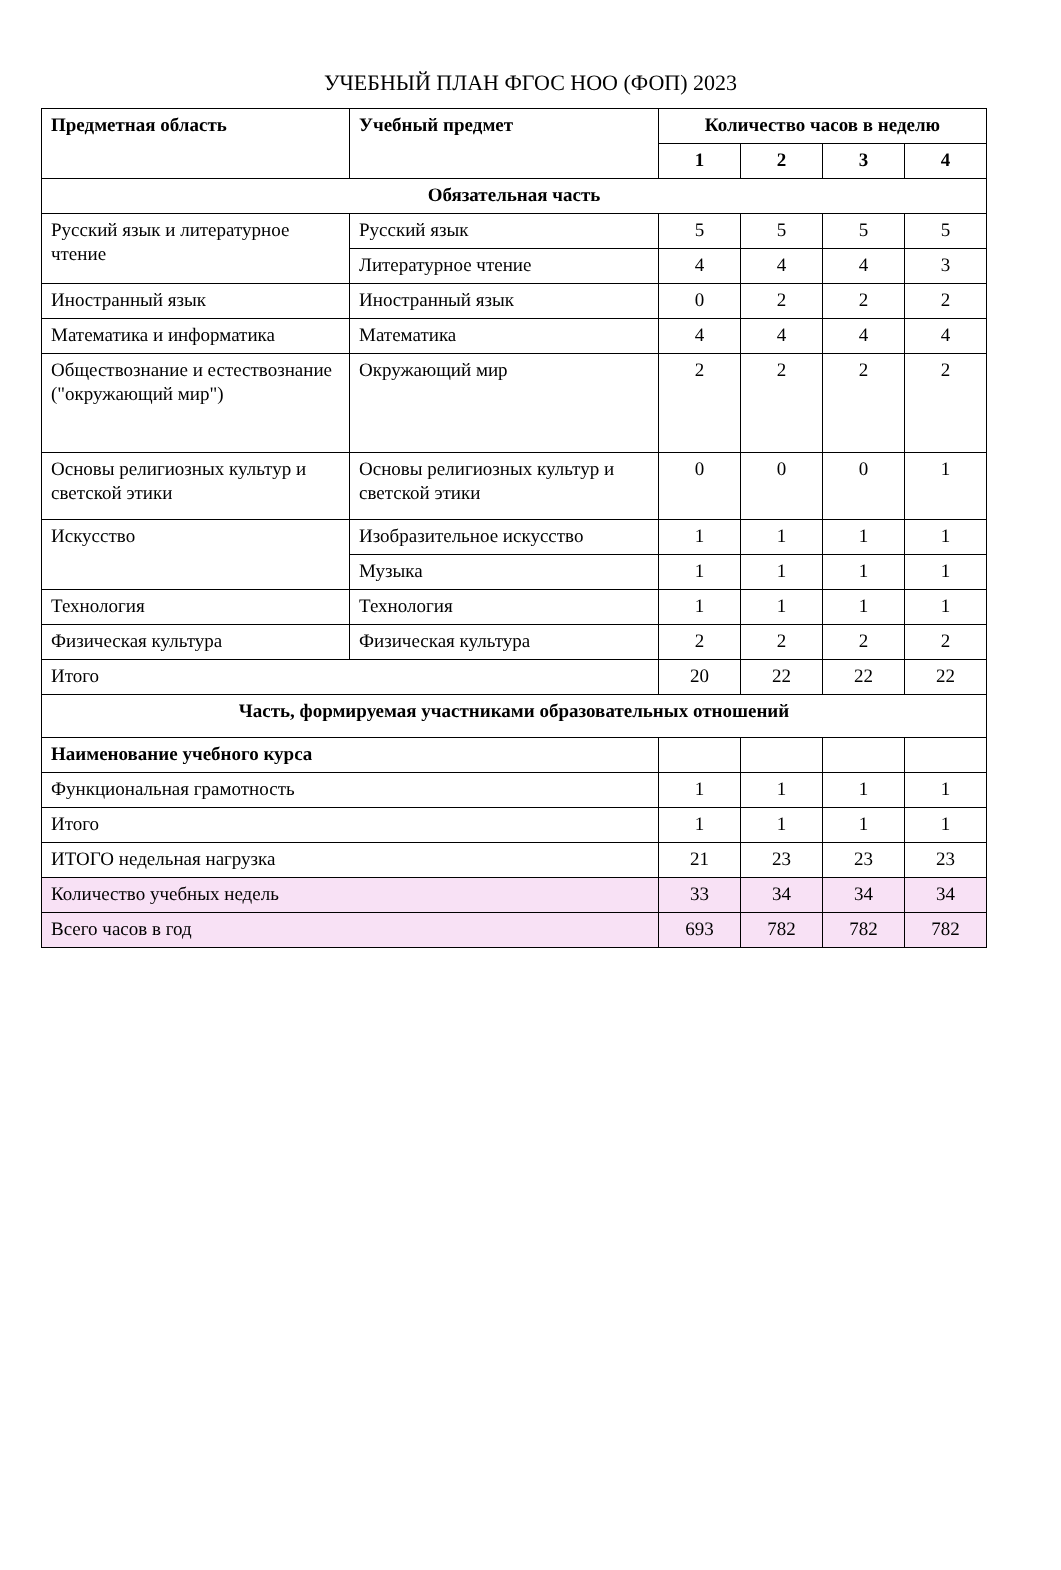УЧЕБНЫЙ ПЛАН ФГОС НОО (ФОП) 2023
| Предметная область | Учебный предмет | Количество часов в неделю | | | |
| --- | --- | --- | --- | --- | --- |
| | | 1 | 2 | 3 | 4 |
| Обязательная часть | | | | | |
| Русский язык и литературное чтение | Русский язык | 5 | 5 | 5 | 5 |
| | Литературное чтение | 4 | 4 | 4 | 3 |
| Иностранный язык | Иностранный язык | 0 | 2 | 2 | 2 |
| Математика и информатика | Математика | 4 | 4 | 4 | 4 |
| Обществознание и естествознание ("окружающий мир") | Окружающий мир | 2 | 2 | 2 | 2 |
| Основы религиозных культур и светской этики | Основы религиозных культур и светской этики | 0 | 0 | 0 | 1 |
| Искусство | Изобразительное искусство | 1 | 1 | 1 | 1 |
| | Музыка | 1 | 1 | 1 | 1 |
| Технология | Технология | 1 | 1 | 1 | 1 |
| Физическая культура | Физическая культура | 2 | 2 | 2 | 2 |
| Итого | | 20 | 22 | 22 | 22 |
| Часть, формируемая участниками образовательных отношений | | | | | |
| Наименование учебного курса | | | | | |
| Функциональная грамотность | | 1 | 1 | 1 | 1 |
| Итого | | 1 | 1 | 1 | 1 |
| ИТОГО недельная нагрузка | | 21 | 23 | 23 | 23 |
| Количество учебных недель | | 33 | 34 | 34 | 34 |
| Всего часов в год | | 693 | 782 | 782 | 782 |